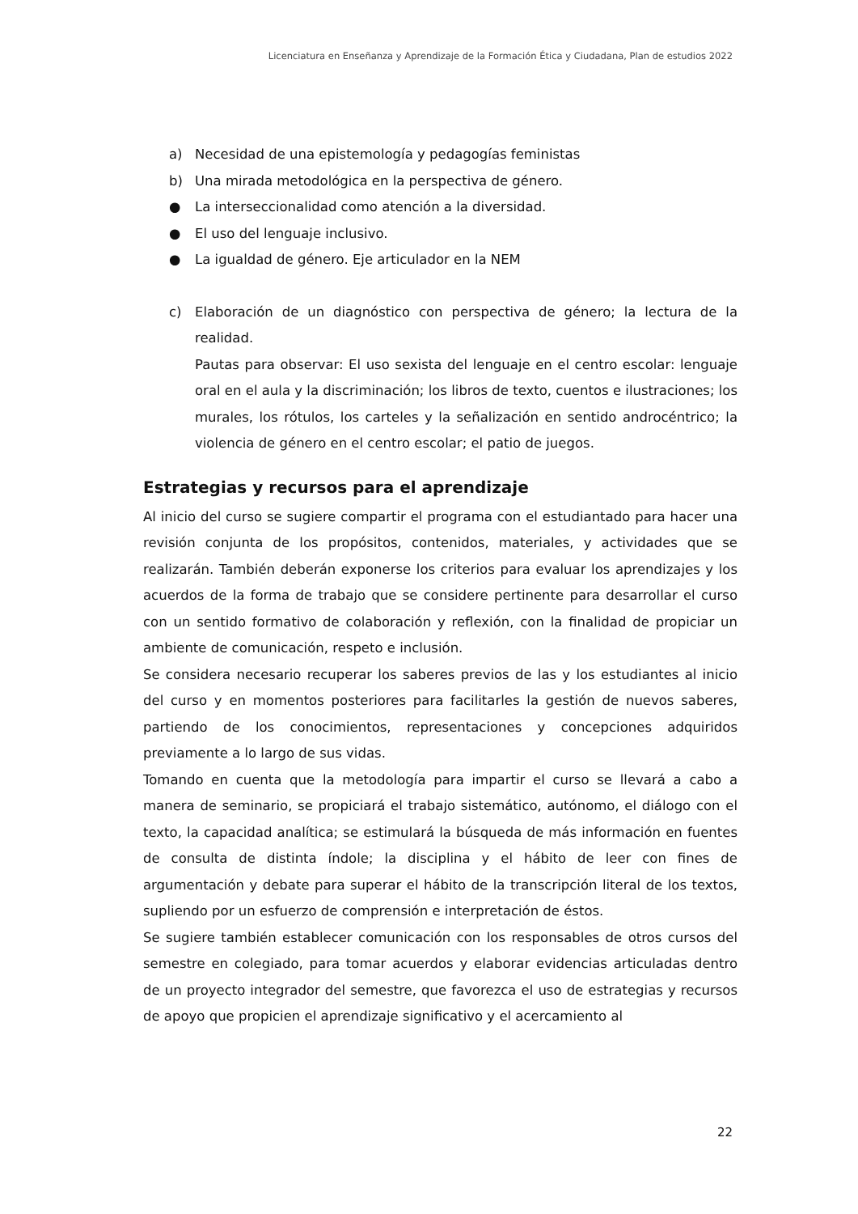Licenciatura en Enseñanza y Aprendizaje de la Formación Ética y Ciudadana, Plan de estudios 2022
a) Necesidad de una epistemología y pedagogías feministas
b) Una mirada metodológica en la perspectiva de género.
● La interseccionalidad como atención a la diversidad.
● El uso del lenguaje inclusivo.
● La igualdad de género. Eje articulador en la NEM
c) Elaboración de un diagnóstico con perspectiva de género; la lectura de la realidad.
Pautas para observar: El uso sexista del lenguaje en el centro escolar: lenguaje oral en el aula y la discriminación; los libros de texto, cuentos e ilustraciones; los murales, los rótulos, los carteles y la señalización en sentido androcéntrico; la violencia de género en el centro escolar; el patio de juegos.
Estrategias y recursos para el aprendizaje
Al inicio del curso se sugiere compartir el programa con el estudiantado para hacer una revisión conjunta de los propósitos, contenidos, materiales, y actividades que se realizarán. También deberán exponerse los criterios para evaluar los aprendizajes y los acuerdos de la forma de trabajo que se considere pertinente para desarrollar el curso con un sentido formativo de colaboración y reflexión, con la finalidad de propiciar un ambiente de comunicación, respeto e inclusión.
Se considera necesario recuperar los saberes previos de las y los estudiantes al inicio del curso y en momentos posteriores para facilitarles la gestión de nuevos saberes, partiendo de los conocimientos, representaciones y concepciones adquiridos previamente a lo largo de sus vidas.
Tomando en cuenta que la metodología para impartir el curso se llevará a cabo a manera de seminario, se propiciará el trabajo sistemático, autónomo, el diálogo con el texto, la capacidad analítica; se estimulará la búsqueda de más información en fuentes de consulta de distinta índole; la disciplina y el hábito de leer con fines de argumentación y debate para superar el hábito de la transcripción literal de los textos, supliendo por un esfuerzo de comprensión e interpretación de éstos.
Se sugiere también establecer comunicación con los responsables de otros cursos del semestre en colegiado, para tomar acuerdos y elaborar evidencias articuladas dentro de un proyecto integrador del semestre, que favorezca el uso de estrategias y recursos de apoyo que propicien el aprendizaje significativo y el acercamiento al
22